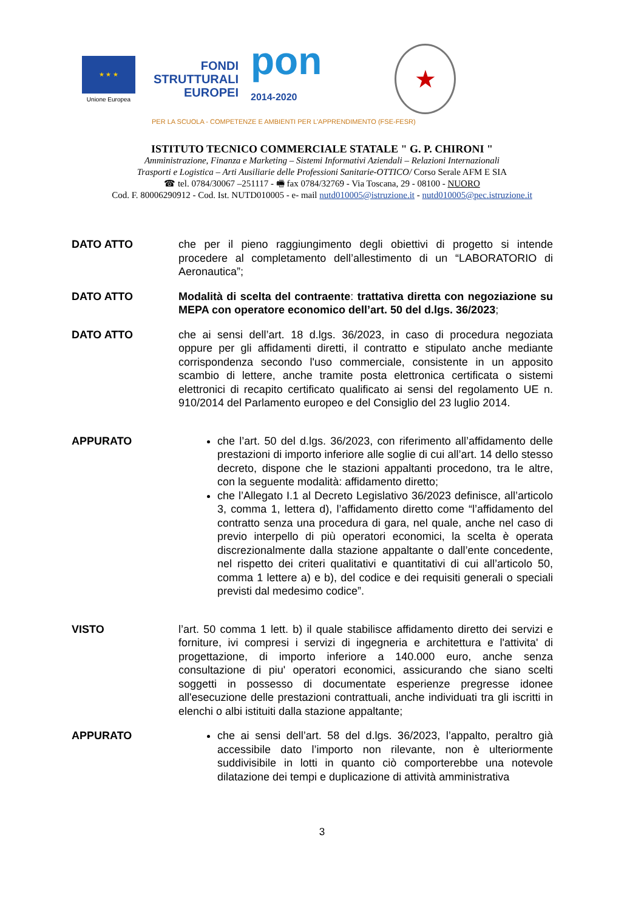★ ★ ★
Unione Europea
FONDI
STRUTTURALI
EUROPEI
pon
2014-2020
★
PER LA SCUOLA - COMPETENZE E AMBIENTI PER L'APPRENDIMENTO (FSE-FESR)
ISTITUTO TECNICO COMMERCIALE STATALE " G. P. CHIRONI "
Amministrazione, Finanza e Marketing – Sistemi Informativi Aziendali – Relazioni Internazionali
Trasporti e Logistica – Arti Ausiliarie delle Professioni Sanitarie-OTTICO/ Corso Serale AFM E SIA
☎ tel. 0784/30067 –251117 - 🖷 fax 0784/32769 - Via Toscana, 29 - 08100 - NUORO
Cod. F. 80006290912 - Cod. Ist. NUTD010005 - e- mail nutd010005@istruzione.it - nutd010005@pec.istruzione.it
DATO ATTO che per il pieno raggiungimento degli obiettivi di progetto si intende procedere al completamento dell’allestimento di un “LABORATORIO di Aeronautica”;
DATO ATTO Modalità di scelta del contraente: trattativa diretta con negoziazione su MEPA con operatore economico dell’art. 50 del d.lgs. 36/2023;
DATO ATTO che ai sensi dell’art. 18 d.lgs. 36/2023, in caso di procedura negoziata oppure per gli affidamenti diretti, il contratto e stipulato anche mediante corrispondenza secondo l'uso commerciale, consistente in un apposito scambio di lettere, anche tramite posta elettronica certificata o sistemi elettronici di recapito certificato qualificato ai sensi del regolamento UE n. 910/2014 del Parlamento europeo e del Consiglio del 23 luglio 2014.
APPURATO che l’art. 50 del d.lgs. 36/2023, con riferimento all’affidamento delle prestazioni di importo inferiore alle soglie di cui all’art. 14 dello stesso decreto, dispone che le stazioni appaltanti procedono, tra le altre, con la seguente modalità: affidamento diretto;
che l’Allegato I.1 al Decreto Legislativo 36/2023 definisce, all’articolo 3, comma 1, lettera d), l’affidamento diretto come “l’affidamento del contratto senza una procedura di gara, nel quale, anche nel caso di previo interpello di più operatori economici, la scelta è operata discrezionalmente dalla stazione appaltante o dall’ente concedente, nel rispetto dei criteri qualitativi e quantitativi di cui all’articolo 50, comma 1 lettere a) e b), del codice e dei requisiti generali o speciali previsti dal medesimo codice”.
VISTO l’art. 50 comma 1 lett. b) il quale stabilisce affidamento diretto dei servizi e forniture, ivi compresi i servizi di ingegneria e architettura e l'attivita' di progettazione, di importo inferiore a 140.000 euro, anche senza consultazione di piu' operatori economici, assicurando che siano scelti soggetti in possesso di documentate esperienze pregresse idonee all'esecuzione delle prestazioni contrattuali, anche individuati tra gli iscritti in elenchi o albi istituiti dalla stazione appaltante;
APPURATO che ai sensi dell’art. 58 del d.lgs. 36/2023, l’appalto, peraltro già accessibile dato l’importo non rilevante, non è ulteriormente suddivisibile in lotti in quanto ciò comporterebbe una notevole dilatazione dei tempi e duplicazione di attività amministrativa
3